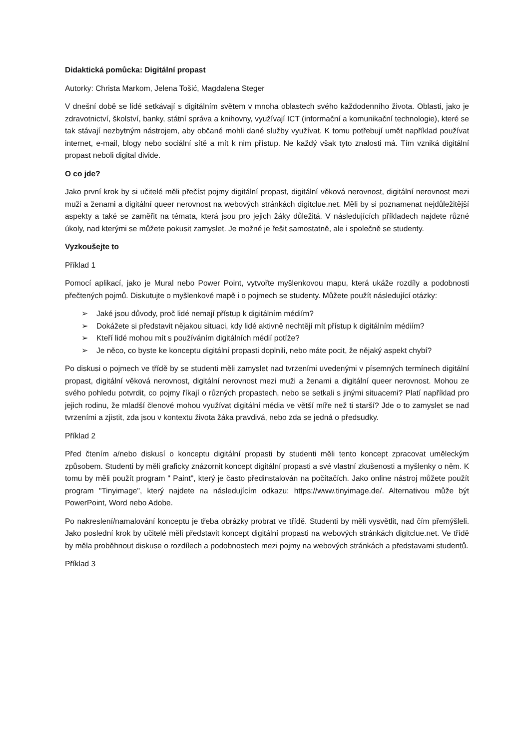Didaktická pomůcka: Digitální propast
Autorky: Christa Markom, Jelena Tošić, Magdalena Steger
V dnešní době se lidé setkávají s digitálním světem v mnoha oblastech svého každodenního života. Oblasti, jako je zdravotnictví, školství, banky, státní správa a knihovny, využívají ICT (informační a komunikační technologie), které se tak stávají nezbytným nástrojem, aby občané mohli dané služby využívat. K tomu potřebují umět například používat internet, e-mail, blogy nebo sociální sítě a mít k nim přístup. Ne každý však tyto znalosti má. Tím vzniká digitální propast neboli digital divide.
O co jde?
Jako první krok by si učitelé měli přečíst pojmy digitální propast, digitální věková nerovnost, digitální nerovnost mezi muži a ženami a digitální queer nerovnost na webových stránkách digitclue.net. Měli by si poznamenat nejdůležitější aspekty a také se zaměřit na témata, která jsou pro jejich žáky důležitá. V následujících příkladech najdete různé úkoly, nad kterými se můžete pokusit zamyslet. Je možné je řešit samostatně, ale i společně se studenty.
Vyzkoušejte to
Příklad 1
Pomocí aplikací, jako je Mural nebo Power Point, vytvořte myšlenkovou mapu, která ukáže rozdíly a podobnosti přečtených pojmů. Diskutujte o myšlenkové mapě i o pojmech se studenty. Můžete použít následující otázky:
➢ Jaké jsou důvody, proč lidé nemají přístup k digitálním médiím?
➢ Dokážete si představit nějakou situaci, kdy lidé aktivně nechtějí mít přístup k digitálním médiím?
➢ Kteří lidé mohou mít s používáním digitálních médií potíže?
➢ Je něco, co byste ke konceptu digitální propasti doplnili, nebo máte pocit, že nějaký aspekt chybí?
Po diskusi o pojmech ve třídě by se studenti měli zamyslet nad tvrzeními uvedenými v písemných termínech digitální propast, digitální věková nerovnost, digitální nerovnost mezi muži a ženami a digitální queer nerovnost. Mohou ze svého pohledu potvrdit, co pojmy říkají o různých propastech, nebo se setkali s jinými situacemi? Platí například pro jejich rodinu, že mladší členové mohou využívat digitální média ve větší míře než ti starší? Jde o to zamyslet se nad tvrzeními a zjistit, zda jsou v kontextu života žáka pravdivá, nebo zda se jedná o předsudky.
Příklad 2
Před čtením a/nebo diskusí o konceptu digitální propasti by studenti měli tento koncept zpracovat uměleckým způsobem. Studenti by měli graficky znázornit koncept digitální propasti a své vlastní zkušenosti a myšlenky o něm. K tomu by měli použít program " Paint", který je často předinstalován na počítačích. Jako online nástroj můžete použít program "Tinyimage", který najdete na následujícím odkazu: https://www.tinyimage.de/. Alternativou může být PowerPoint, Word nebo Adobe.
Po nakreslení/namalování konceptu je třeba obrázky probrat ve třídě. Studenti by měli vysvětlit, nad čím přemýšleli. Jako poslední krok by učitelé měli představit koncept digitální propasti na webových stránkách digitclue.net. Ve třídě by měla proběhnout diskuse o rozdílech a podobnostech mezi pojmy na webových stránkách a představami studentů.
Příklad 3